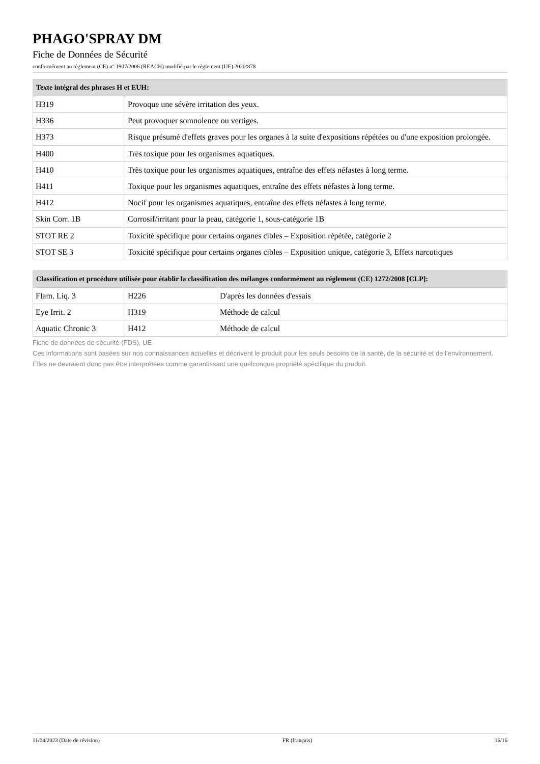PHAGO'SPRAY DM
Fiche de Données de Sécurité
conformément au règlement (CE) n° 1907/2006 (REACH) modifié par le règlement (UE) 2020/878
| Texte intégral des phrases H et EUH: | |
| --- | --- |
| H319 | Provoque une sévère irritation des yeux. |
| H336 | Peut provoquer somnolence ou vertiges. |
| H373 | Risque présumé d'effets graves pour les organes à la suite d'expositions répétées ou d'une exposition prolongée. |
| H400 | Très toxique pour les organismes aquatiques. |
| H410 | Très toxique pour les organismes aquatiques, entraîne des effets néfastes à long terme. |
| H411 | Toxique pour les organismes aquatiques, entraîne des effets néfastes à long terme. |
| H412 | Nocif pour les organismes aquatiques, entraîne des effets néfastes à long terme. |
| Skin Corr. 1B | Corrosif/irritant pour la peau, catégorie 1, sous-catégorie 1B |
| STOT RE 2 | Toxicité spécifique pour certains organes cibles – Exposition répétée, catégorie 2 |
| STOT SE 3 | Toxicité spécifique pour certains organes cibles – Exposition unique, catégorie 3, Effets narcotiques |
| Classification et procédure utilisée pour établir la classification des mélanges conformément au réglement (CE) 1272/2008 [CLP]: | | |
| --- | --- | --- |
| Flam. Liq. 3 | H226 | D'après les données d'essais |
| Eye Irrit. 2 | H319 | Méthode de calcul |
| Aquatic Chronic 3 | H412 | Méthode de calcul |
Fiche de données de sécurité (FDS), UE
Ces informations sont basées sur nos connaissances actuelles et décrivent le produit pour les seuls besoins de la santé, de la sécurité et de l’environnement. Elles ne devraient donc pas être interprétées comme garantissant une quelconque propriété spécifique du produit.
11/04/2023 (Date de révision) FR (français) 16/16